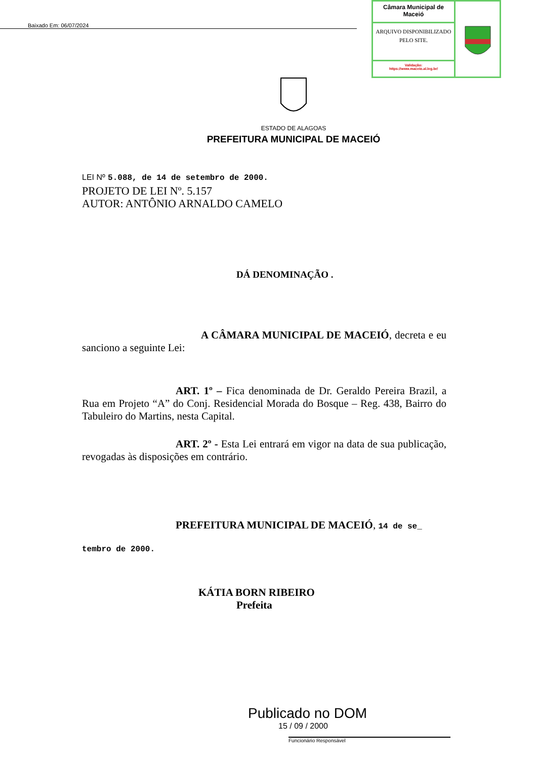Baixado Em: 06/07/2024
Câmara Municipal de Maceió
ARQUIVO DISPONIBILIZADO PELO SITE.
Validação:
https://www.maceio.al.leg.br/
ESTADO DE ALAGOAS
PREFEITURA MUNICIPAL DE MACEIÓ
LEI Nº 5.088, de 14 de setembro de 2000.
PROJETO DE LEI Nº. 5.157
AUTOR: ANTÔNIO ARNALDO CAMELO
DÁ DENOMINAÇÃO .
A CÂMARA MUNICIPAL DE MACEIÓ, decreta e eu sanciono a seguinte Lei:
ART. 1º – Fica denominada de Dr. Geraldo Pereira Brazil, a Rua em Projeto “A” do Conj. Residencial Morada do Bosque – Reg. 438, Bairro do Tabuleiro do Martins, nesta Capital.
ART. 2º - Esta Lei entrará em vigor na data de sua publicação, revogadas às disposições em contrário.
PREFEITURA MUNICIPAL DE MACEIÓ, 14 de se_
tembro de 2000.
KÁTIA BORN RIBEIRO
Prefeita
Publicado no DOM
15 / 09 / 2000
Funcionário Responsável